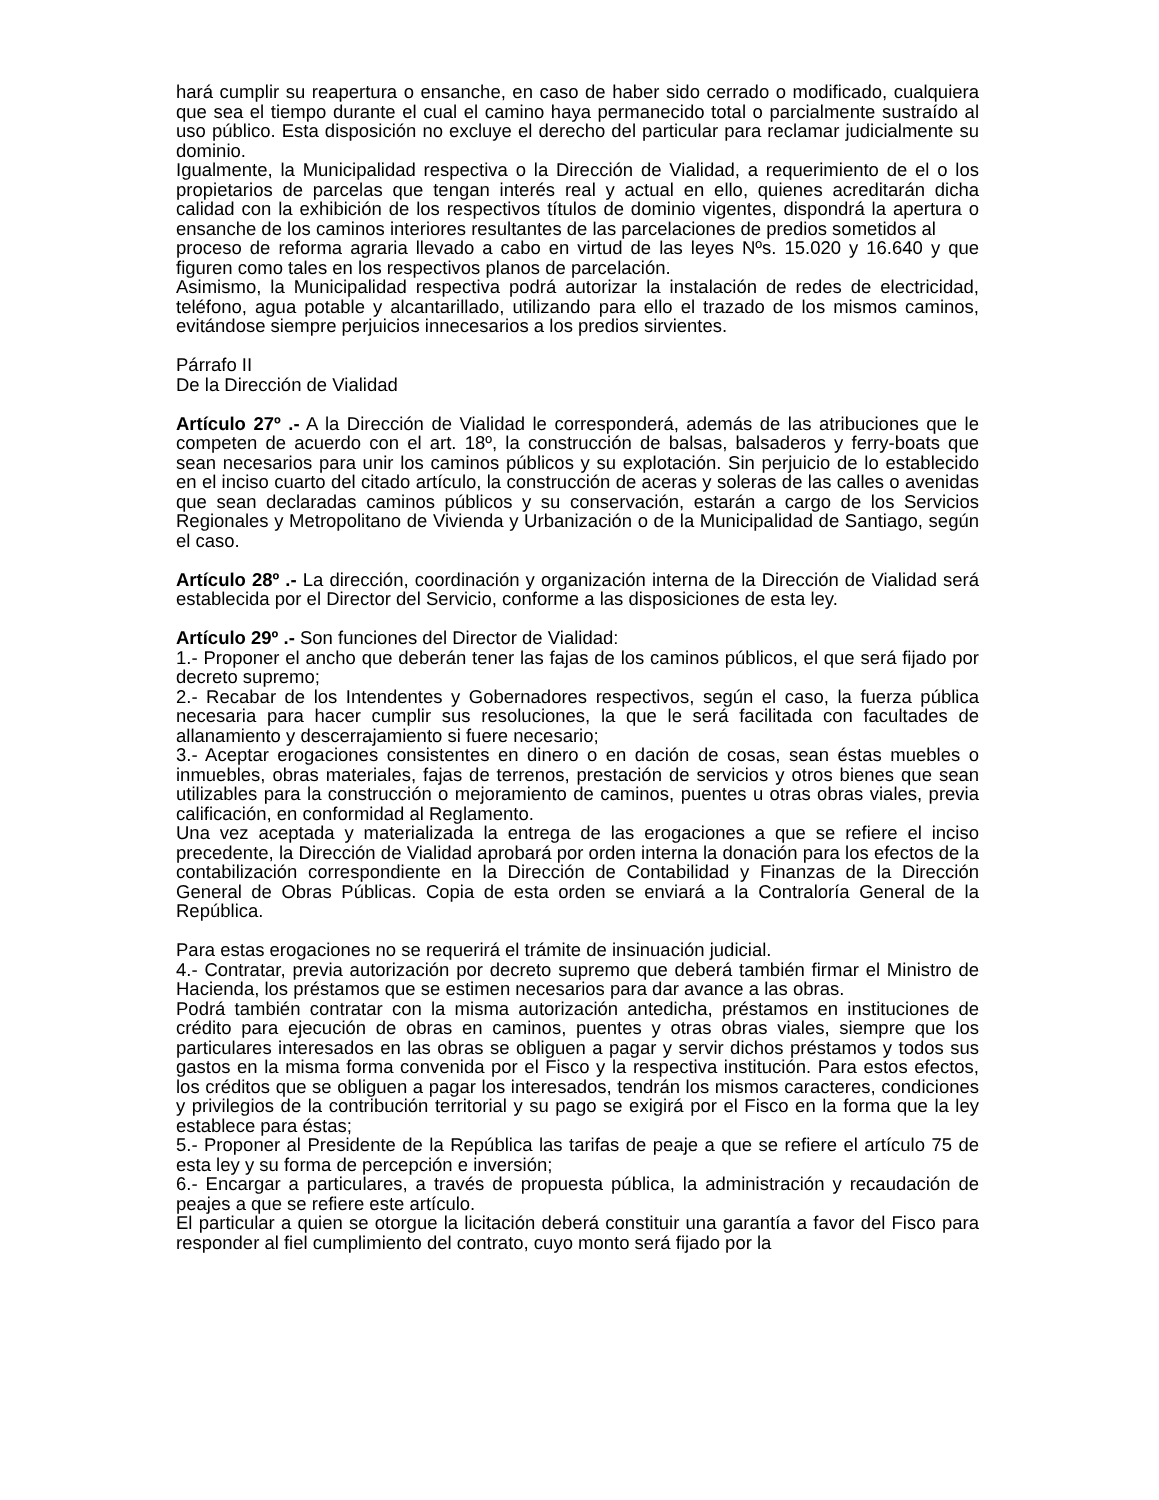hará cumplir su reapertura o ensanche, en caso de haber sido cerrado o modificado, cualquiera que sea el tiempo durante el cual el camino haya permanecido total o parcialmente sustraído al uso público. Esta disposición no excluye el derecho del particular para reclamar judicialmente su dominio.
Igualmente, la Municipalidad respectiva o la Dirección de Vialidad, a requerimiento de el o los propietarios de parcelas que tengan interés real y actual en ello, quienes acreditarán dicha calidad con la exhibición de los respectivos títulos de dominio vigentes, dispondrá la apertura o ensanche de los caminos interiores resultantes de las parcelaciones de predios sometidos al
proceso de reforma agraria llevado a cabo en virtud de las leyes Nºs. 15.020 y 16.640 y que figuren como tales en los respectivos planos de parcelación.
Asimismo, la Municipalidad respectiva podrá autorizar la instalación de redes de electricidad, teléfono, agua potable y alcantarillado, utilizando para ello el trazado de los mismos caminos, evitándose siempre perjuicios innecesarios a los predios sirvientes.
Párrafo II
De la Dirección de Vialidad
Artículo 27º .- A la Dirección de Vialidad le corresponderá, además de las atribuciones que le competen de acuerdo con el art. 18º, la construcción de balsas, balsaderos y ferry-boats que sean necesarios para unir los caminos públicos y su explotación. Sin perjuicio de lo establecido en el inciso cuarto del citado artículo, la construcción de aceras y soleras de las calles o avenidas que sean declaradas caminos públicos y su conservación, estarán a cargo de los Servicios Regionales y Metropolitano de Vivienda y Urbanización o de la Municipalidad de Santiago, según el caso.
Artículo 28º .- La dirección, coordinación y organización interna de la Dirección de Vialidad será establecida por el Director del Servicio, conforme a las disposiciones de esta ley.
Artículo 29º .- Son funciones del Director de Vialidad:
1.- Proponer el ancho que deberán tener las fajas de los caminos públicos, el que será fijado por decreto supremo;
2.- Recabar de los Intendentes y Gobernadores respectivos, según el caso, la fuerza pública necesaria para hacer cumplir sus resoluciones, la que le será facilitada con facultades de allanamiento y descerrajamiento si fuere necesario;
3.- Aceptar erogaciones consistentes en dinero o en dación de cosas, sean éstas muebles o inmuebles, obras materiales, fajas de terrenos, prestación de servicios y otros bienes que sean utilizables para la construcción o mejoramiento de caminos, puentes u otras obras viales, previa calificación, en conformidad al Reglamento.
Una vez aceptada y materializada la entrega de las erogaciones a que se refiere el inciso precedente, la Dirección de Vialidad aprobará por orden interna la donación para los efectos de la contabilización correspondiente en la Dirección de Contabilidad y Finanzas de la Dirección General de Obras Públicas. Copia de esta orden se enviará a la Contraloría General de la República.
Para estas erogaciones no se requerirá el trámite de insinuación judicial.
4.- Contratar, previa autorización por decreto supremo que deberá también firmar el Ministro de Hacienda, los préstamos que se estimen necesarios para dar avance a las obras.
Podrá también contratar con la misma autorización antedicha, préstamos en instituciones de crédito para ejecución de obras en caminos, puentes y otras obras viales, siempre que los particulares interesados en las obras se obliguen a pagar y servir dichos préstamos y todos sus gastos en la misma forma convenida por el Fisco y la respectiva institución. Para estos efectos, los créditos que se obliguen a pagar los interesados, tendrán los mismos caracteres, condiciones y privilegios de la contribución territorial y su pago se exigirá por el Fisco en la forma que la ley establece para éstas;
5.- Proponer al Presidente de la República las tarifas de peaje a que se refiere el artículo 75 de esta ley y su forma de percepción e inversión;
6.- Encargar a particulares, a través de propuesta pública, la administración y recaudación de peajes a que se refiere este artículo.
El particular a quien se otorgue la licitación deberá constituir una garantía a favor del Fisco para responder al fiel cumplimiento del contrato, cuyo monto será fijado por la